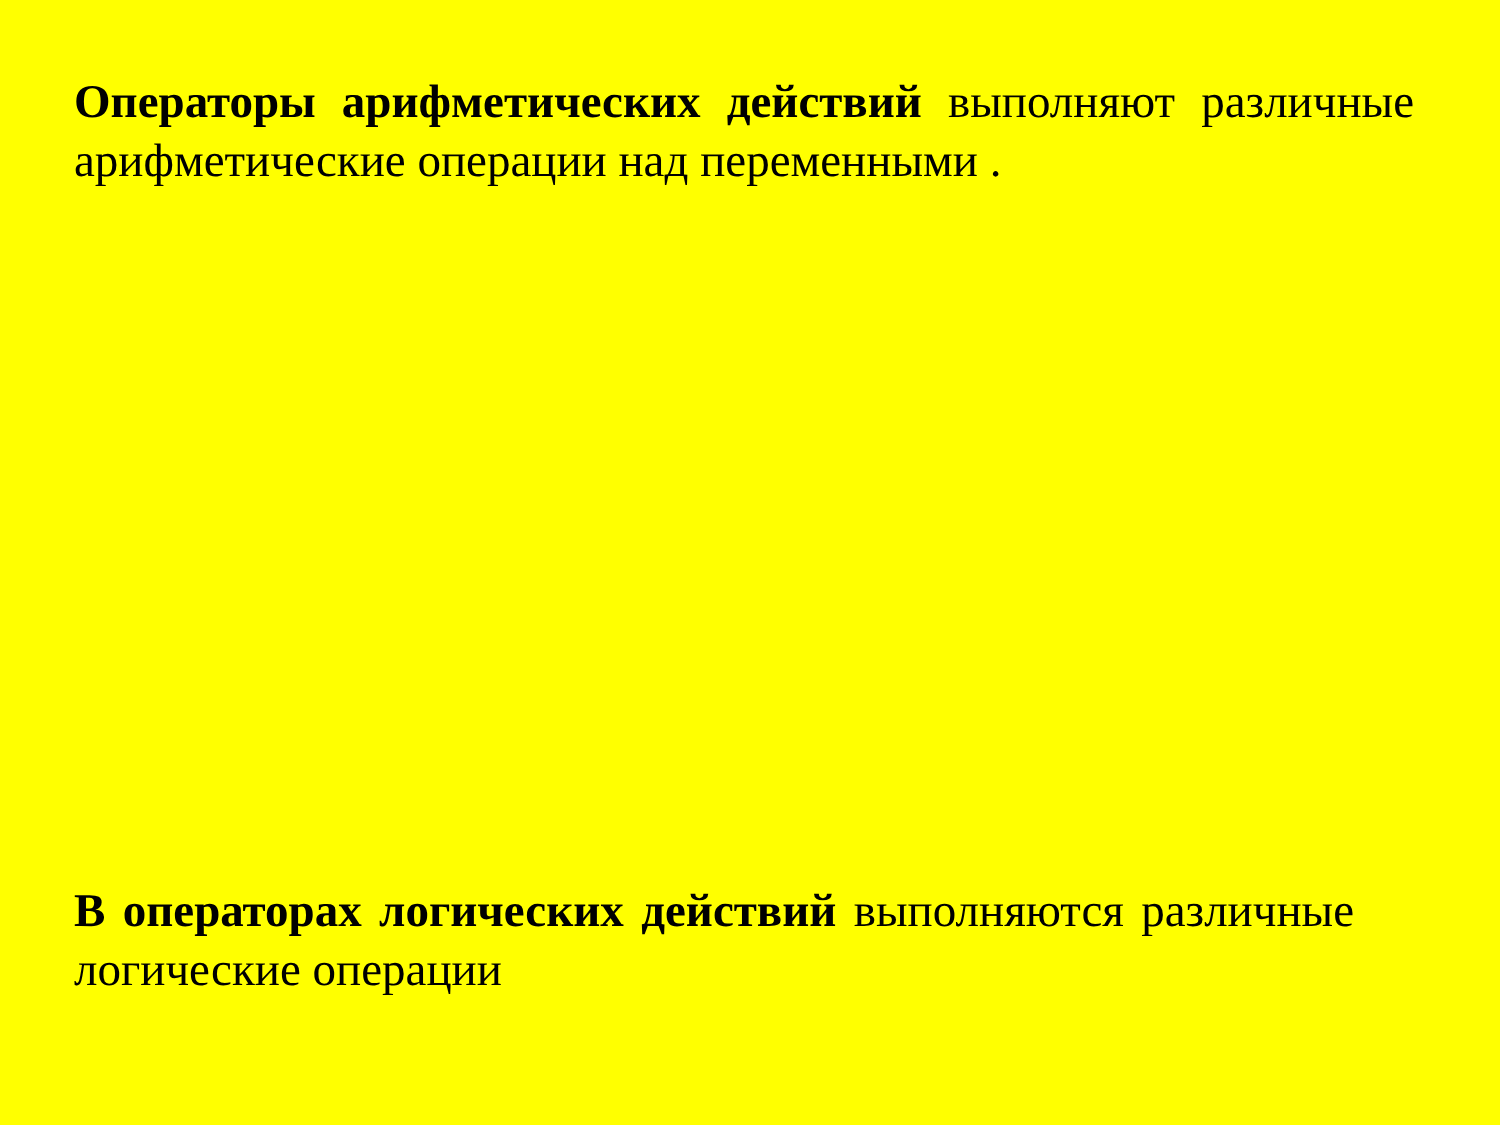Операторы арифметических действий выполняют различные арифметические операции над переменными .
В операторах логических действий выполняются различные логические операции